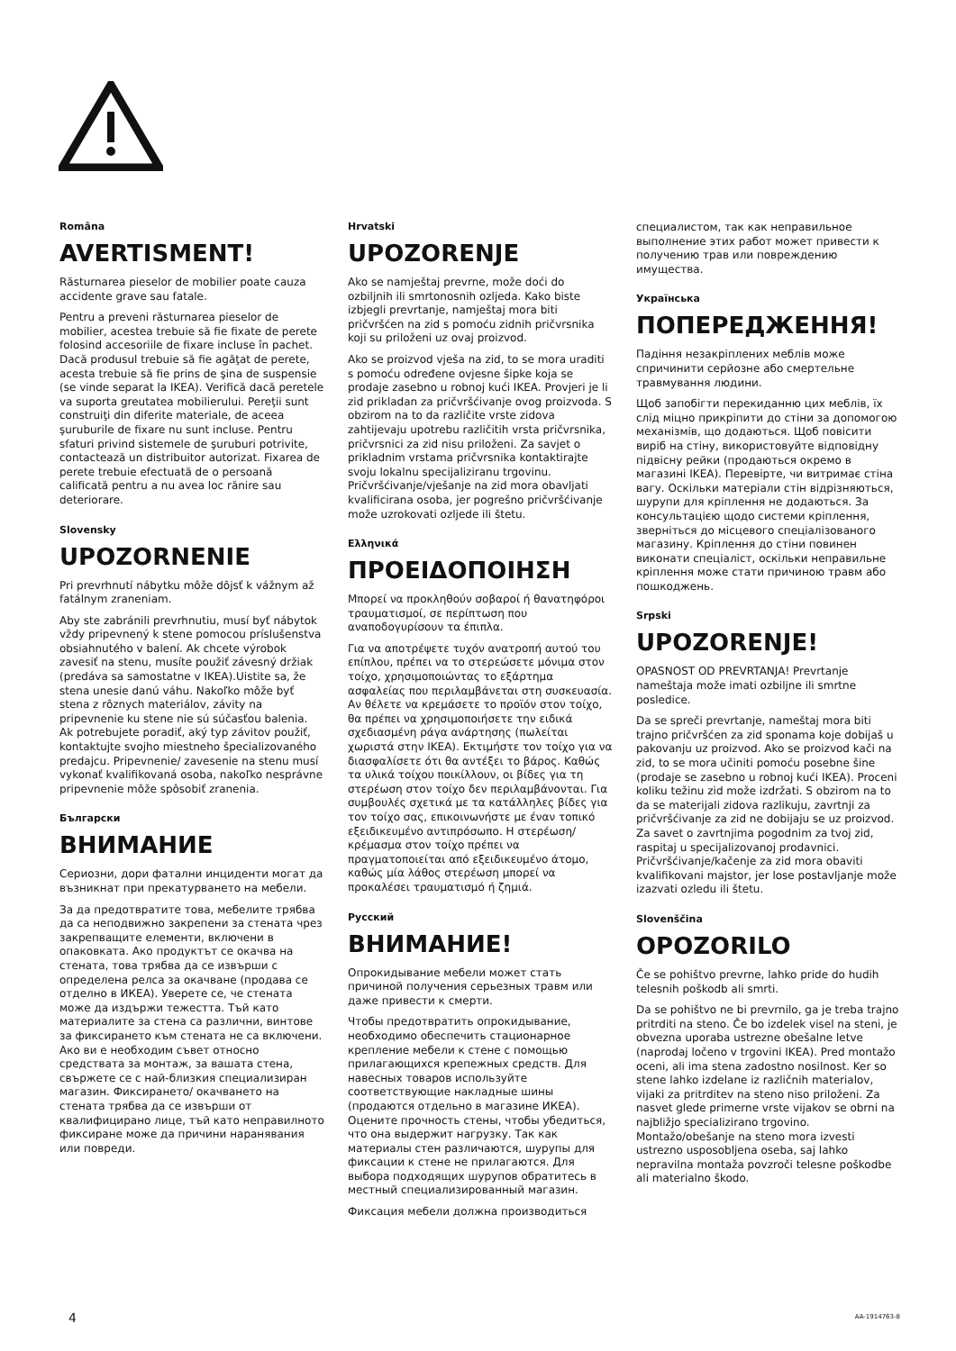Româna
AVERTISMENT!
Răsturnarea pieselor de mobilier poate cauza accidente grave sau fatale.
Pentru a preveni răsturnarea pieselor de mobilier, acestea trebuie să fie fixate de perete folosind accesoriile de fixare incluse în pachet. Dacă produsul trebuie să fie agăţat de perete, acesta trebuie să fie prins de şina de suspensie (se vinde separat la IKEA). Verifică dacă peretele va suporta greutatea mobilierului. Pereţii sunt construiţi din diferite materiale, de aceea şuruburile de fixare nu sunt incluse. Pentru sfaturi privind sistemele de şuruburi potrivite, contactează un distribuitor autorizat. Fixarea de perete trebuie efectuată de o persoană calificată pentru a nu avea loc rănire sau deteriorare.
Slovensky
UPOZORNENIE
Pri prevrhnutí nábytku môže dôjsť k vážnym až fatálnym zraneniam.
Aby ste zabránili prevrhnutiu, musí byť nábytok vždy pripevnený k stene pomocou príslušenstva obsiahnutého v balení. Ak chcete výrobok zavesiť na stenu, musíte použiť závesný držiak (predáva sa samostatne v IKEA).Uistite sa, že stena unesie danú váhu. Nakoľko môže byť stena z rôznych materiálov, závity na pripevnenie ku stene nie sú súčasťou balenia. Ak potrebujete poradiť, aký typ závitov použiť, kontaktujte svojho miestneho špecializovaného predajcu. Pripevnenie/ zavesenie na stenu musí vykonať kvalifikovaná osoba, nakoľko nesprávne pripevnenie môže spôsobiť zranenia.
Български
ВНИМАНИЕ
Сериозни, дори фатални инциденти могат да възникнат при прекатурването на мебели.
За да предотвратите това, мебелите трябва да са неподвижно закрепени за стената чрез закрепващите елементи, включени в опаковката. Ако продуктът се окачва на стената, това трябва да се извърши с определена релса за окачване (продава се отделно в ИКЕА). Уверете се, че стената може да издържи тежестта. Тъй като материалите за стена са различни, винтове за фиксирането към стената не са включени. Ако ви е необходим съвет относно средствата за монтаж, за вашата стена, свържете се с най-близкия специализиран магазин. Фиксирането/ окачването на стената трябва да се извърши от квалифицирано лице, тъй като неправилното фиксиране може да причини наранявания или повреди.
Hrvatski
UPOZORENJE
Ako se namještaj prevrne, može doći do ozbiljnih ili smrtonosnih ozljeda. Kako biste izbjegli prevrtanje, namještaj mora biti pričvršćen na zid s pomoću zidnih pričvrsnika koji su priloženi uz ovaj proizvod.
Ako se proizvod vješa na zid, to se mora uraditi s pomoću određene ovjesne šipke koja se prodaje zasebno u robnoj kući IKEA. Provjeri je li zid prikladan za pričvršćivanje ovog proizvoda. S obzirom na to da različite vrste zidova zahtijevaju upotrebu različitih vrsta pričvrsnika, pričvrsnici za zid nisu priloženi. Za savjet o prikladnim vrstama pričvrsnika kontaktirajte svoju lokalnu specijaliziranu trgovinu. Pričvršćivanje/vješanje na zid mora obavljati kvalificirana osoba, jer pogrešno pričvršćivanje može uzrokovati ozljede ili štetu.
Ελληνικά
ΠΡΟΕΙΔΟΠΟΙΗΣΗ
Μπορεί να προκληθούν σοβαροί ή θανατηφόροι τραυματισμοί, σε περίπτωση που αναποδογυρίσουν τα έπιπλα.
Για να αποτρέψετε τυχόν ανατροπή αυτού του επίπλου, πρέπει να το στερεώσετε μόνιμα στον τοίχο, χρησιμοποιώντας το εξάρτημα ασφαλείας που περιλαμβάνεται στη συσκευασία. Αν θέλετε να κρεμάσετε το προϊόν στον τοίχο, θα πρέπει να χρησιμοποιήσετε την ειδικά σχεδιασμένη ράγα ανάρτησης (πωλείται χωριστά στην IKEA). Εκτιμήστε τον τοίχο για να διασφαλίσετε ότι θα αντέξει το βάρος. Καθώς τα υλικά τοίχου ποικίλλουν, οι βίδες για τη στερέωση στον τοίχο δεν περιλαμβάνονται. Για συμβουλές σχετικά με τα κατάλληλες βίδες για τον τοίχο σας, επικοινωνήστε με έναν τοπικό εξειδικευμένο αντιπρόσωπο. Η στερέωση/κρέμασμα στον τοίχο πρέπει να πραγματοποιείται από εξειδικευμένο άτομο, καθώς μία λάθος στερέωση μπορεί να προκαλέσει τραυματισμό ή ζημιά.
Русский
ВНИМАНИЕ!
Опрокидывание мебели может стать причиной получения серьезных травм или даже привести к смерти.
Чтобы предотвратить опрокидывание, необходимо обеспечить стационарное крепление мебели к стене с помощью прилагающихся крепежных средств. Для навесных товаров используйте соответствующие накладные шины (продаются отдельно в магазине ИКЕА). Оцените прочность стены, чтобы убедиться, что она выдержит нагрузку. Так как материалы стен различаются, шурупы для фиксации к стене не прилагаются. Для выбора подходящих шурупов обратитесь в местный специализированный магазин.
Фиксация мебели должна производиться
специалистом, так как неправильное выполнение этих работ может привести к получению трав или повреждению имущества.
Українська
ПОПЕРЕДЖЕННЯ!
Падіння незакріплених меблів може спричинити серйозне або смертельне травмування людини.
Щоб запобігти перекиданню цих меблів, їх слід міцно прикріпити до стіни за допомогою механізмів, що додаються. Щоб повісити виріб на стіну, використовуйте відповідну підвісну рейки (продаються окремо в магазині IKEA). Перевірте, чи витримає стіна вагу. Оскільки матеріали стін відрізняються, шурупи для кріплення не додаються. За консультацією щодо системи кріплення, зверніться до місцевого спеціалізованого магазину. Кріплення до стіни повинен виконати спеціаліст, оскільки неправильне кріплення може стати причиною травм або пошкоджень.
Srpski
UPOZORENJE!
OPASNOST OD PREVRTANJA! Prevrtanje nameštaja može imati ozbiljne ili smrtne posledice.
Da se spreči prevrtanje, nameštaj mora biti trajno pričvršćen za zid sponama koje dobijaš u pakovanju uz proizvod. Ako se proizvod kači na zid, to se mora učiniti pomoću posebne šine (prodaje se zasebno u robnoj kući IKEA). Proceni koliku težinu zid može izdržati. S obzirom na to da se materijali zidova razlikuju, zavrtnji za pričvršćivanje za zid ne dobijaju se uz proizvod. Za savet o zavrtnjima pogodnim za tvoj zid, raspitaj u specijalizovanoj prodavnici. Pričvršćivanje/kačenje za zid mora obaviti kvalifikovani majstor, jer lose postavljanje može izazvati ozledu ili štetu.
Slovenščina
OPOZORILO
Če se pohištvo prevrne, lahko pride do hudih telesnih poškodb ali smrti.
Da se pohištvo ne bi prevrnilo, ga je treba trajno pritrditi na steno. Če bo izdelek visel na steni, je obvezna uporaba ustrezne obešalne letve (naprodaj ločeno v trgovini IKEA). Pred montažo oceni, ali ima stena zadostno nosilnost. Ker so stene lahko izdelane iz različnih materialov, vijaki za pritrditev na steno niso priloženi. Za nasvet glede primerne vrste vijakov se obrni na najbližjo specializirano trgovino. Montažo/obešanje na steno mora izvesti ustrezno usposobljena oseba, saj lahko nepravilna montaža povzroči telesne poškodbe ali materialno škodo.
4 AA-1914763-8